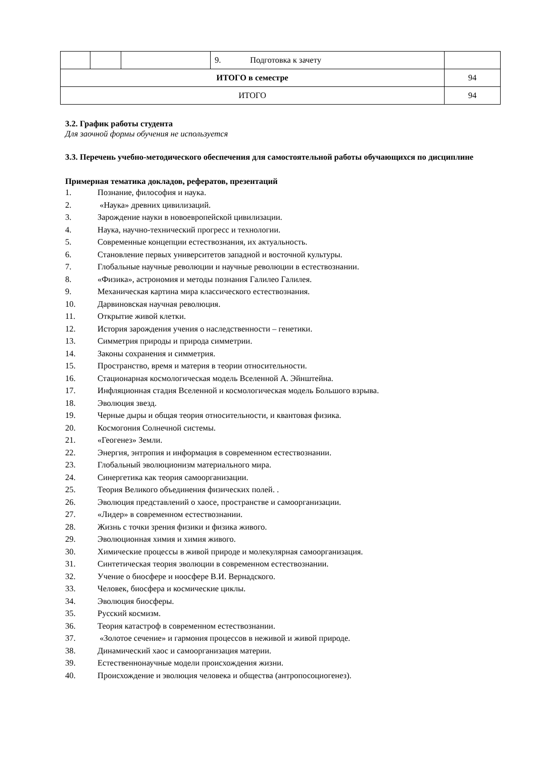| | | | 9. Подготовка к зачету | |
| ИТОГО в семестре | | | | 94 |
| ИТОГО | | | | 94 |
3.2. График работы студента
Для заочной формы обучения не используется
3.3. Перечень учебно-методического обеспечения для самостоятельной работы обучающихся по дисциплине
Примерная тематика докладов, рефератов, презентаций
1. Познание, философия и наука.
2. «Наука» древних цивилизаций.
3. Зарождение науки в новоевропейской цивилизации.
4. Наука, научно-технический прогресс и технологии.
5. Современные концепции естествознания, их актуальность.
6. Становление первых университетов западной и восточной культуры.
7. Глобальные научные революции и научные революции в естествознании.
8. «Физика», астрономия и методы познания Галилео Галилея.
9. Механическая картина мира классического естествознания.
10. Дарвиновская научная революция.
11. Открытие живой клетки.
12. История зарождения учения о наследственности – генетики.
13. Симметрия природы и природа симметрии.
14. Законы сохранения и симметрия.
15. Пространство, время и материя в теории относительности.
16. Стационарная космологическая модель Вселенной А. Эйнштейна.
17. Инфляционная стадия Вселенной и космологическая модель Большого взрыва.
18. Эволюция звезд.
19. Черные дыры и общая теория относительности, и квантовая физика.
20. Космогония Солнечной системы.
21. «Геогенез» Земли.
22. Энергия, энтропия и информация в современном естествознании.
23. Глобальный эволюционизм материального мира.
24. Синергетика как теория самоорганизации.
25. Теория Великого объединения физических полей. .
26. Эволюция представлений о хаосе, пространстве и самоорганизации.
27. «Лидер» в современном естествознании.
28. Жизнь с точки зрения физики и физика живого.
29. Эволюционная химия и химия живого.
30. Химические процессы в живой природе и молекулярная самоорганизация.
31. Синтетическая теория эволюции в современном естествознании.
32. Учение о биосфере и ноосфере В.И. Вернадского.
33. Человек, биосфера и космические циклы.
34. Эволюция биосферы.
35. Русский космизм.
36. Теория катастроф в современном естествознании.
37. «Золотое сечение» и гармония процессов в неживой и живой природе.
38. Динамический хаос и самоорганизация материи.
39. Естественнонаучные модели происхождения жизни.
40. Происхождение и эволюция человека и общества (антропосоциогенез).